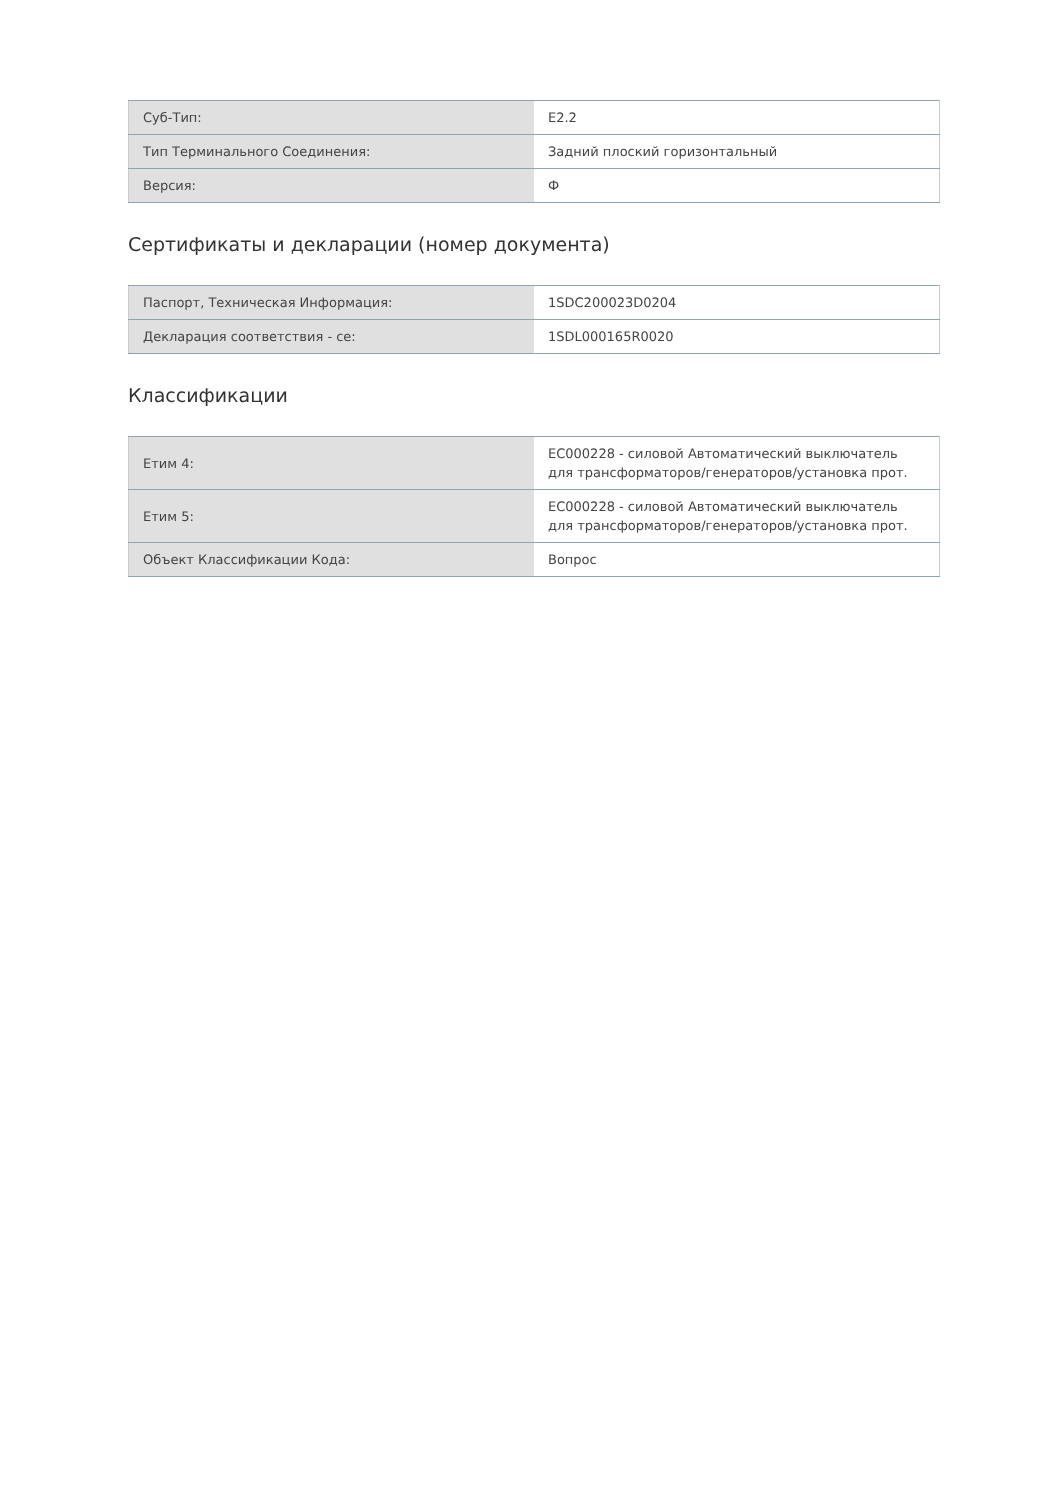| Суб-Тип: | E2.2 |
| Тип Терминального Соединения: | Задний плоский горизонтальный |
| Версия: | Ф |
Сертификаты и декларации (номер документа)
| Паспорт, Техническая Информация: | 1SDC200023D0204 |
| Декларация соответствия - се: | 1SDL000165R0020 |
Классификации
| Етим 4: | EC000228 - силовой Автоматический выключатель для трансформаторов/генераторов/установка прот. |
| Етим 5: | EC000228 - силовой Автоматический выключатель для трансформаторов/генераторов/установка прот. |
| Объект Классификации Кода: | Вопрос |